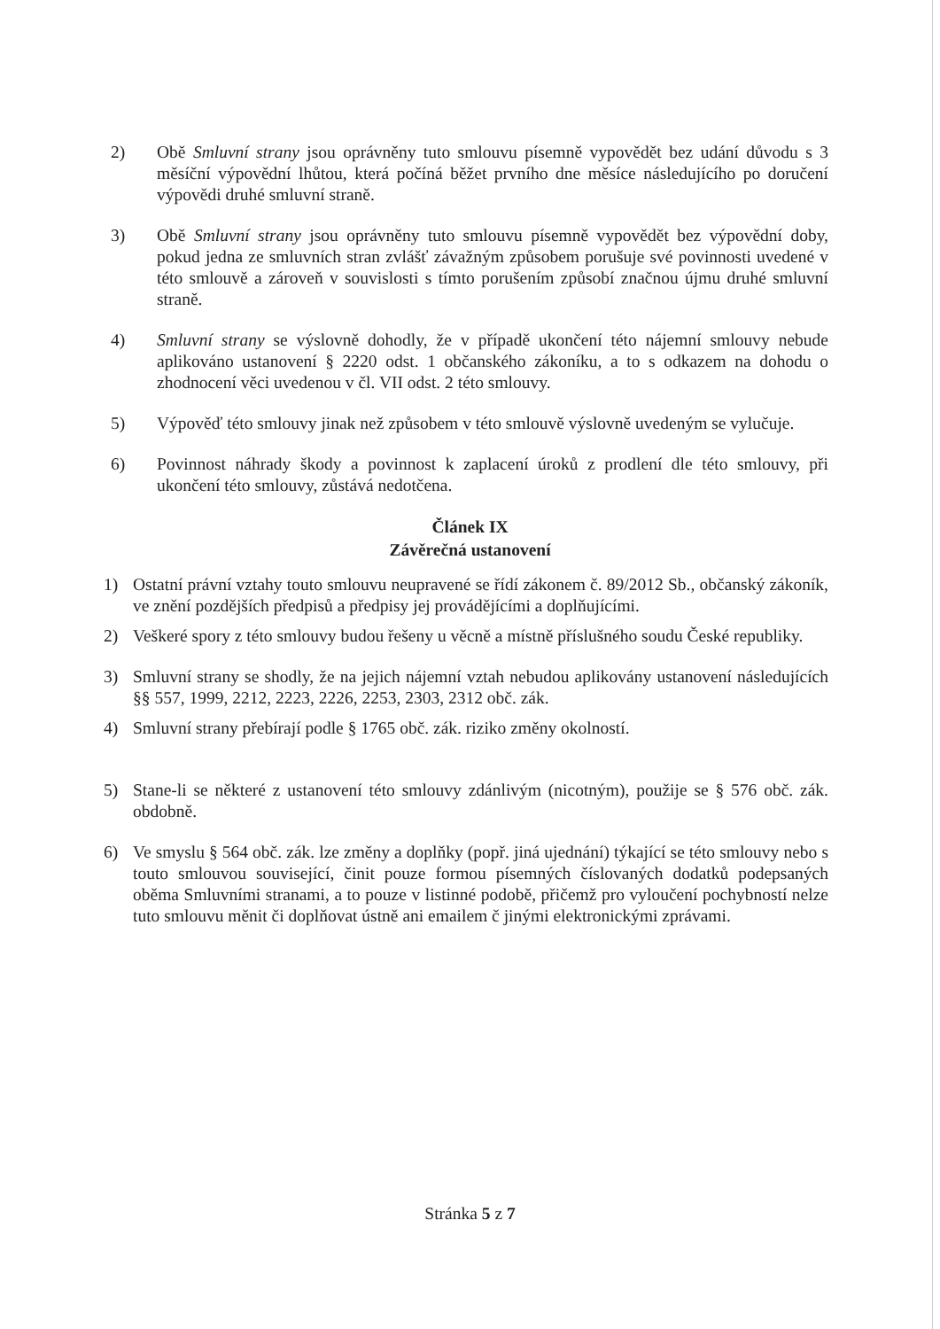2) Obě Smluvní strany jsou oprávněny tuto smlouvu písemně vypovědět bez udání důvodu s 3 měsíční výpovědní lhůtou, která počíná běžet prvního dne měsíce následujícího po doručení výpovědi druhé smluvní straně.
3) Obě Smluvní strany jsou oprávněny tuto smlouvu písemně vypovědět bez výpovědní doby, pokud jedna ze smluvních stran zvlášť závažným způsobem porušuje své povinnosti uvedené v této smlouvě a zároveň v souvislosti s tímto porušením způsobí značnou újmu druhé smluvní straně.
4) Smluvní strany se výslovně dohodly, že v případě ukončení této nájemní smlouvy nebude aplikováno ustanovení § 2220 odst. 1 občanského zákoníku, a to s odkazem na dohodu o zhodnocení věci uvedenou v čl. VII odst. 2 této smlouvy.
5) Výpověď této smlouvy jinak než způsobem v této smlouvě výslovně uvedeným se vylučuje.
6) Povinnost náhrady škody a povinnost k zaplacení úroků z prodlení dle této smlouvy, při ukončení této smlouvy, zůstává nedotčena.
Článek IX
Závěrečná ustanovení
1) Ostatní právní vztahy touto smlouvu neupravené se řídí zákonem č. 89/2012 Sb., občanský zákoník, ve znění pozdějších předpisů a předpisy jej provádějícími a doplňujícími.
2) Veškeré spory z této smlouvy budou řešeny u věcně a místně příslušného soudu České republiky.
3) Smluvní strany se shodly, že na jejich nájemní vztah nebudou aplikovány ustanovení následujících §§ 557, 1999, 2212, 2223, 2226, 2253, 2303, 2312 obč. zák.
4) Smluvní strany přebírají podle § 1765 obč. zák. riziko změny okolností.
5) Stane-li se některé z ustanovení této smlouvy zdánlivým (nicotným), použije se § 576 obč. zák. obdobně.
6) Ve smyslu § 564 obč. zák. lze změny a doplňky (popř. jiná ujednání) týkající se této smlouvy nebo s touto smlouvou související, činit pouze formou písemných číslovaných dodatků podepsaných oběma Smluvními stranami, a to pouze v listinné podobě, přičemž pro vyloučení pochybností nelze tuto smlouvu měnit či doplňovat ústně ani emailem č jinými elektronickými zprávami.
Stránka 5 z 7